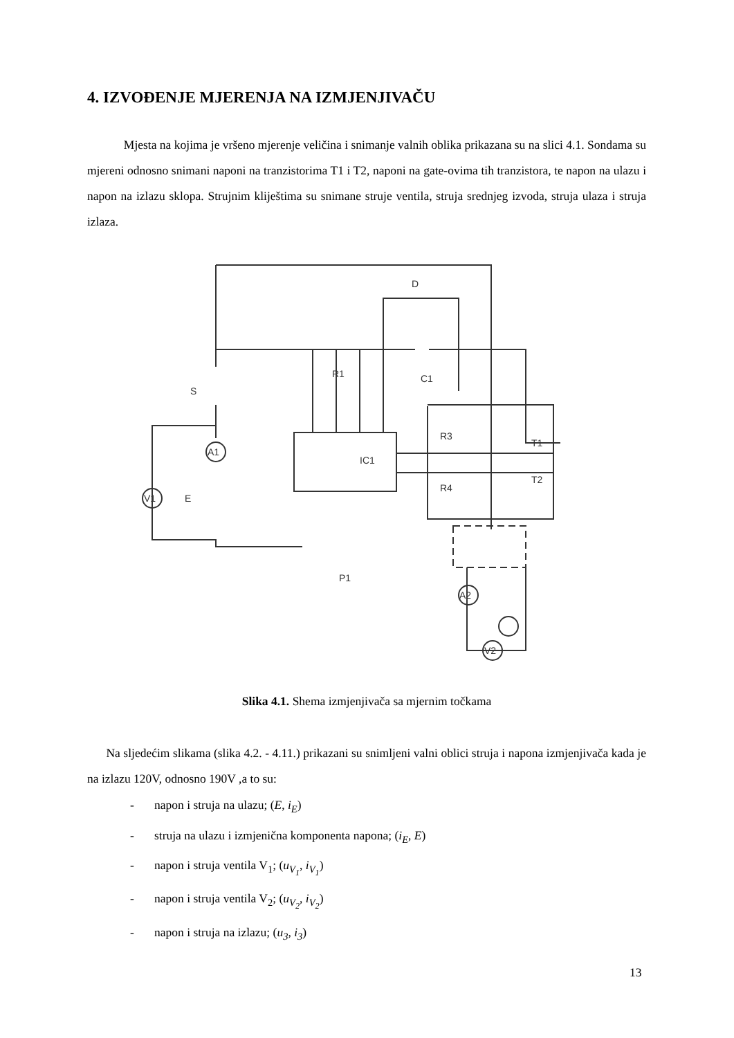4. IZVOĐENJE MJERENJA NA IZMJENJIVAČU
Mjesta na kojima je vršeno mjerenje veličina i snimanje valnih oblika prikazana su na slici 4.1. Sondama su mjereni odnosno snimani naponi na tranzistorima T1 i T2, naponi na gate-ovima tih tranzistora, te napon na ulazu i napon na izlazu sklopa. Strujnim kliještima su snimane struje ventila, struja srednjeg izvoda, struja ulaza i struja izlaza.
R1
C1
S
D
IC1
P1
R3
R4
T1
T2
A1
V1
E
A2
V2
Slika 4.1. Shema izmjenjivača sa mjernim točkama
Na sljedećim slikama (slika 4.2. - 4.11.) prikazani su snimljeni valni oblici struja i napona izmjenjivača kada je na izlazu 120V, odnosno 190V ,a to su:
- napon i struja na ulazu; (E, i<sub>E</sub>)
- struja na ulazu i izmjenična komponenta napona; (i<sub>E</sub>, E)
- napon i struja ventila V<sub>1</sub>; (u<sub>V<sub>1</sub></sub>, i<sub>V<sub>1</sub></sub>)
- napon i struja ventila V<sub>2</sub>; (u<sub>V<sub>2</sub></sub>, i<sub>V<sub>2</sub></sub>)
- napon i struja na izlazu; (u<sub>3</sub>, i<sub>3</sub>)
13